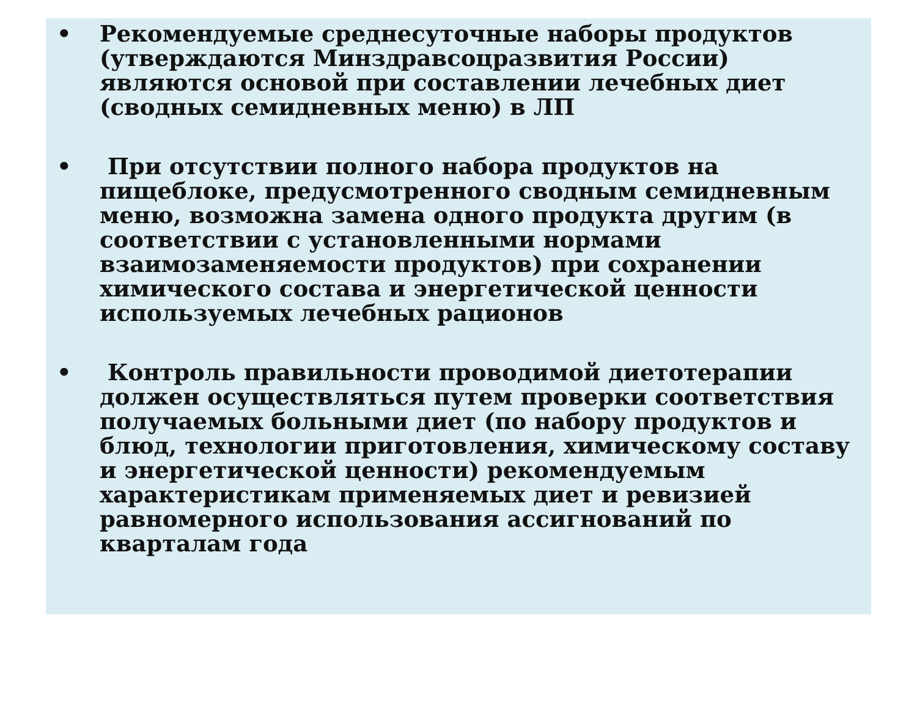• Рекомендуемые среднесуточные наборы продуктов (утверждаются Минздравсоцразвития России) являются основой при составлении лечебных диет (сводных семидневных меню) в ЛП
• При отсутствии полного набора продуктов на пищеблоке, предусмотренного сводным семидневным меню, возможна замена одного продукта другим (в соответствии с установленными нормами взаимозаменяемости продуктов) при сохранении химического состава и энергетической ценности используемых лечебных рационов
• Контроль правильности проводимой диетотерапии должен осуществляться путем проверки соответствия получаемых больными диет (по набору продуктов и блюд, технологии приготовления, химическому составу и энергетической ценности) рекомендуемым характеристикам применяемых диет и ревизией равномерного использования ассигнований по кварталам года